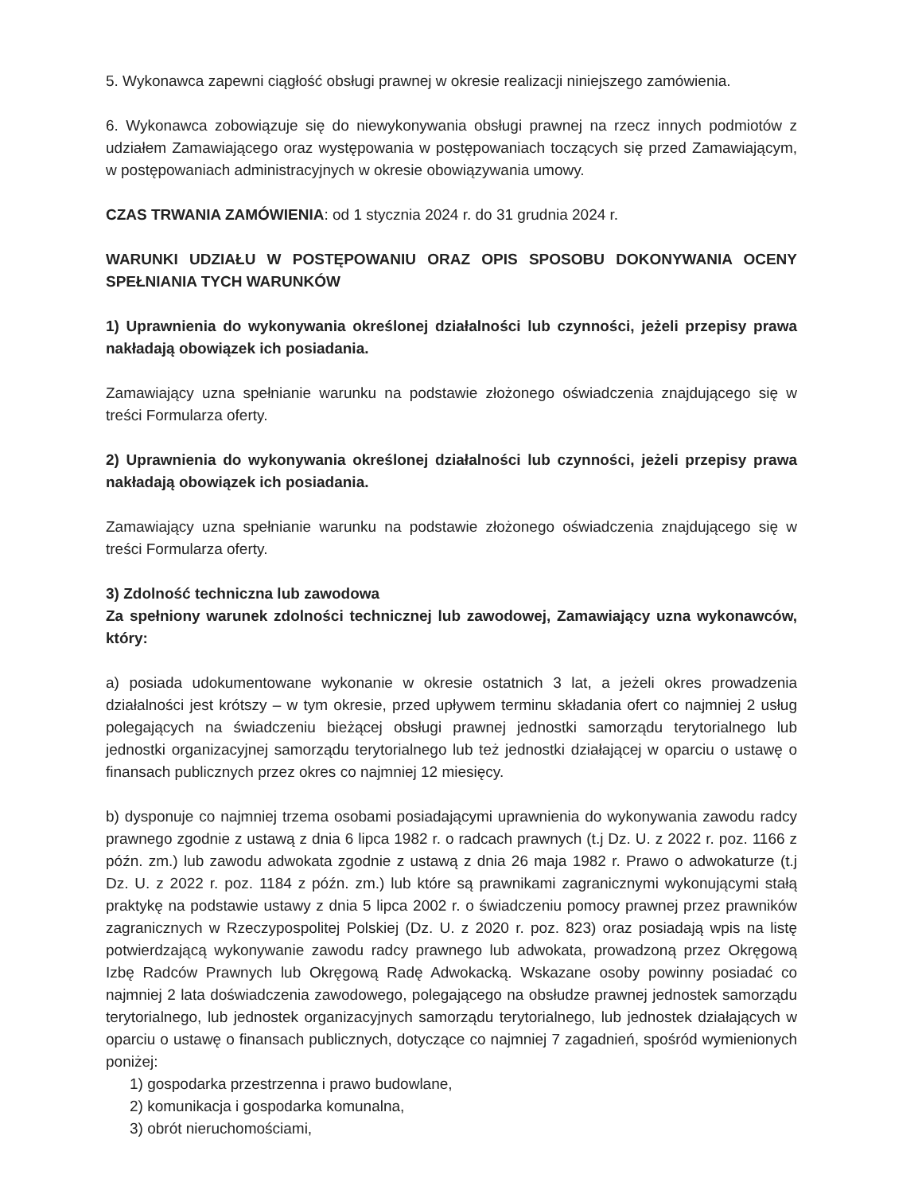5. Wykonawca zapewni ciągłość obsługi prawnej w okresie realizacji niniejszego zamówienia.
6. Wykonawca zobowiązuje się do niewykonywania obsługi prawnej na rzecz innych podmiotów z udziałem Zamawiającego oraz występowania w postępowaniach toczących się przed Zamawiającym, w postępowaniach administracyjnych w okresie obowiązywania umowy.
CZAS TRWANIA ZAMÓWIENIA: od 1 stycznia 2024 r. do 31 grudnia 2024 r.
WARUNKI UDZIAŁU W POSTĘPOWANIU ORAZ OPIS SPOSOBU DOKONYWANIA OCENY SPEŁNIANIA TYCH WARUNKÓW
1) Uprawnienia do wykonywania określonej działalności lub czynności, jeżeli przepisy prawa nakładają obowiązek ich posiadania.
Zamawiający uzna spełnianie warunku na podstawie złożonego oświadczenia znajdującego się w treści Formularza oferty.
2) Uprawnienia do wykonywania określonej działalności lub czynności, jeżeli przepisy prawa nakładają obowiązek ich posiadania.
Zamawiający uzna spełnianie warunku na podstawie złożonego oświadczenia znajdującego się w treści Formularza oferty.
3) Zdolność techniczna lub zawodowa
Za spełniony warunek zdolności technicznej lub zawodowej, Zamawiający uzna wykonawców, który:
a) posiada udokumentowane wykonanie w okresie ostatnich 3 lat, a jeżeli okres prowadzenia działalności jest krótszy – w tym okresie, przed upływem terminu składania ofert co najmniej 2 usług polegających na świadczeniu bieżącej obsługi prawnej jednostki samorządu terytorialnego lub jednostki organizacyjnej samorządu terytorialnego lub też jednostki działającej w oparciu o ustawę o finansach publicznych przez okres co najmniej 12 miesięcy.
b) dysponuje co najmniej trzema osobami posiadającymi uprawnienia do wykonywania zawodu radcy prawnego zgodnie z ustawą z dnia 6 lipca 1982 r. o radcach prawnych (t.j Dz. U. z 2022 r. poz. 1166 z późn. zm.) lub zawodu adwokata zgodnie z ustawą z dnia 26 maja 1982 r. Prawo o adwokaturze (t.j Dz. U. z 2022 r. poz. 1184 z późn. zm.) lub które są prawnikami zagranicznymi wykonującymi stałą praktykę na podstawie ustawy z dnia 5 lipca 2002 r. o świadczeniu pomocy prawnej przez prawników zagranicznych w Rzeczypospolitej Polskiej (Dz. U. z 2020 r. poz. 823) oraz posiadają wpis na listę potwierdzającą wykonywanie zawodu radcy prawnego lub adwokata, prowadzoną przez Okręgową Izbę Radców Prawnych lub Okręgową Radę Adwokacką. Wskazane osoby powinny posiadać co najmniej 2 lata doświadczenia zawodowego, polegającego na obsłudze prawnej jednostek samorządu terytorialnego, lub jednostek organizacyjnych samorządu terytorialnego, lub jednostek działających w oparciu o ustawę o finansach publicznych, dotyczące co najmniej 7 zagadnień, spośród wymienionych poniżej:
1) gospodarka przestrzenna i prawo budowlane,
2) komunikacja i gospodarka komunalna,
3) obrót nieruchomościami,